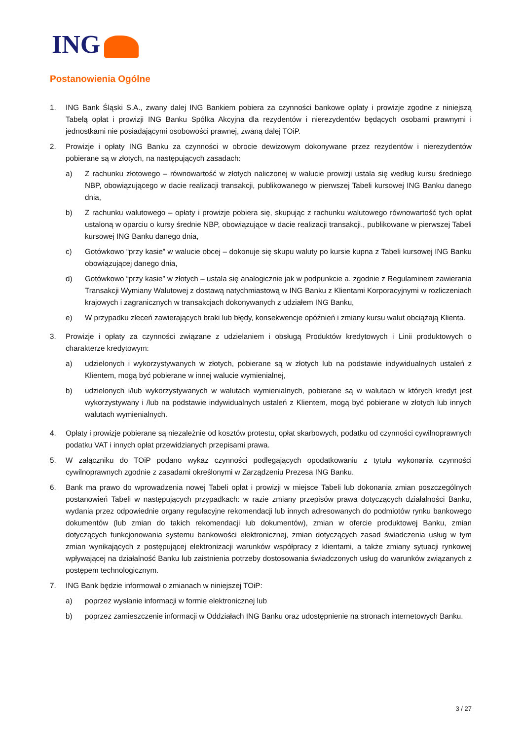ING
Postanowienia Ogólne
1. ING Bank Śląski S.A., zwany dalej ING Bankiem pobiera za czynności bankowe opłaty i prowizje zgodne z niniejszą Tabelą opłat i prowizji ING Banku Spółka Akcyjna dla rezydentów i nierezydentów będących osobami prawnymi i jednostkami nie posiadającymi osobowości prawnej, zwaną dalej TOiP.
2. Prowizje i opłaty ING Banku za czynności w obrocie dewizowym dokonywane przez rezydentów i nierezydentów pobierane są w złotych, na następujących zasadach:
a) Z rachunku złotowego – równowartość w złotych naliczonej w walucie prowizji ustala się według kursu średniego NBP, obowiązującego w dacie realizacji transakcji, publikowanego w pierwszej Tabeli kursowej ING Banku danego dnia,
b) Z rachunku walutowego – opłaty i prowizje pobiera się, skupując z rachunku walutowego równowartość tych opłat ustaloną w oparciu o kursy średnie NBP, obowiązujące w dacie realizacji transakcji., publikowane w pierwszej Tabeli kursowej ING Banku danego dnia,
c) Gotówkowo “przy kasie” w walucie obcej – dokonuje się skupu waluty po kursie kupna z Tabeli kursowej ING Banku obowiązującej danego dnia,
d) Gotówkowo “przy kasie” w złotych – ustala się analogicznie jak w podpunkcie a. zgodnie z Regulaminem zawierania Transakcji Wymiany Walutowej z dostawą natychmiastową w ING Banku z Klientami Korporacyjnymi w rozliczeniach krajowych i zagranicznych w transakcjach dokonywanych z udziałem ING Banku,
e) W przypadku zleceń zawierających braki lub błędy, konsekwencje opóźnień i zmiany kursu walut obciążają Klienta.
3. Prowizje i opłaty za czynności związane z udzielaniem i obsługą Produktów kredytowych i Linii produktowych o charakterze kredytowym:
a) udzielonych i wykorzystywanych w złotych, pobierane są w złotych lub na podstawie indywidualnych ustaleń z Klientem, mogą być pobierane w innej walucie wymienialnej,
b) udzielonych i/lub wykorzystywanych w walutach wymienialnych, pobierane są w walutach w których kredyt jest wykorzystywany i /lub na podstawie indywidualnych ustaleń z Klientem, mogą być pobierane w złotych lub innych walutach wymienialnych.
4. Opłaty i prowizje pobierane są niezależnie od kosztów protestu, opłat skarbowych, podatku od czynności cywilnoprawnych podatku VAT i innych opłat przewidzianych przepisami prawa.
5. W załączniku do TOiP podano wykaz czynności podlegających opodatkowaniu z tytułu wykonania czynności cywilnoprawnych zgodnie z zasadami określonymi w Zarządzeniu Prezesa ING Banku.
6. Bank ma prawo do wprowadzenia nowej Tabeli opłat i prowizji w miejsce Tabeli lub dokonania zmian poszczególnych postanowień Tabeli w następujących przypadkach: w razie zmiany przepisów prawa dotyczących działalności Banku, wydania przez odpowiednie organy regulacyjne rekomendacji lub innych adresowanych do podmiotów rynku bankowego dokumentów (lub zmian do takich rekomendacji lub dokumentów), zmian w ofercie produktowej Banku, zmian dotyczących funkcjonowania systemu bankowości elektronicznej, zmian dotyczących zasad świadczenia usług w tym zmian wynikających z postępującej elektronizacji warunków współpracy z klientami, a także zmiany sytuacji rynkowej wpływającej na działalność Banku lub zaistnienia potrzeby dostosowania świadczonych usług do warunków związanych z postępem technologicznym.
7. ING Bank będzie informował o zmianach w niniejszej TOiP:
a) poprzez wysłanie informacji w formie elektronicznej lub
b) poprzez zamieszczenie informacji w Oddziałach ING Banku oraz udostępnienie na stronach internetowych Banku.
3 / 27